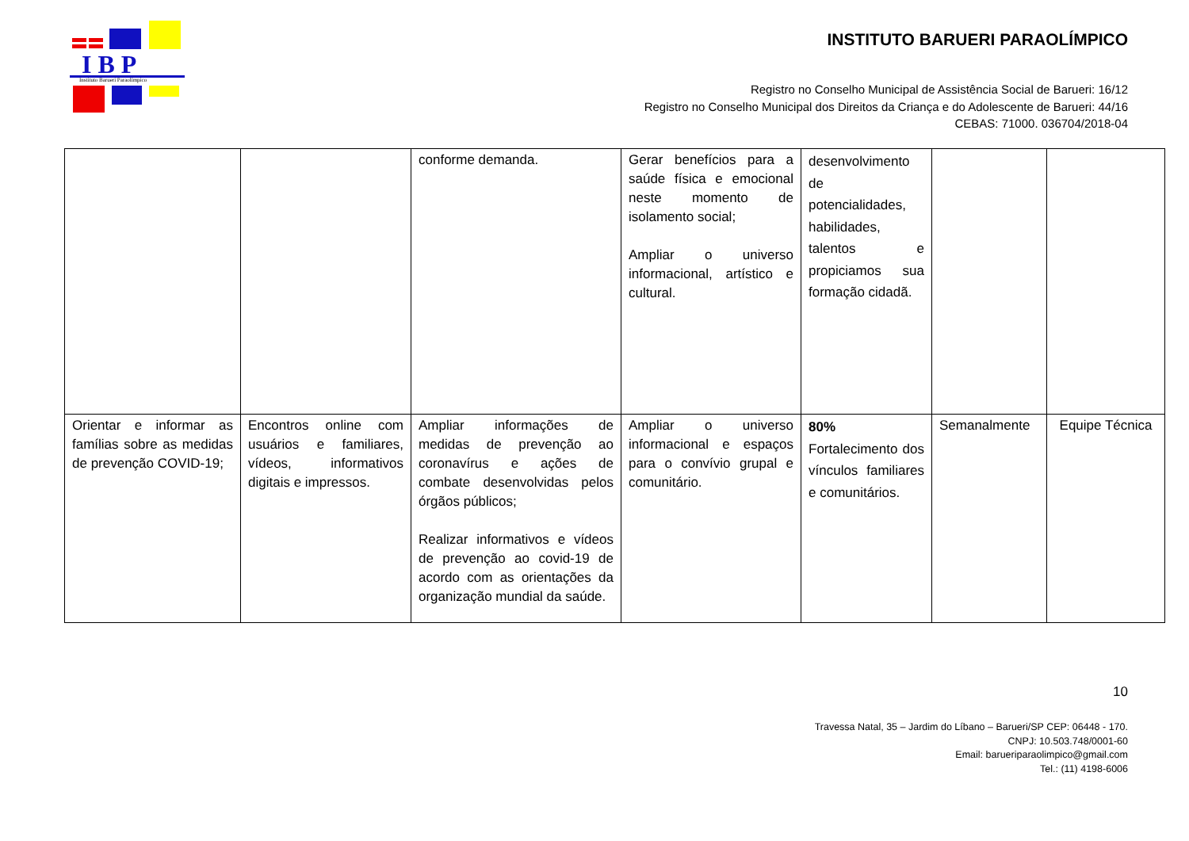I B P
Instituto Barueri Paraolímpico
INSTITUTO BARUERI PARAOLÍMPICO
Registro no Conselho Municipal de Assistência Social de Barueri: 16/12
Registro no Conselho Municipal dos Direitos da Criança e do Adolescente de Barueri: 44/16
CEBAS: 71000. 036704/2018-04
| | | conforme demanda. | Gerar benefícios para a saúde física e emocional neste momento de isolamento social; Ampliar o universo informacional, artístico e cultural. | desenvolvimento de potencialidades, habilidades, talentos e propiciamos sua formação cidadã. | | |
| Orientar e informar as famílias sobre as medidas de prevenção COVID-19; | Encontros online com usuários e familiares, vídeos, informativos digitais e impressos. | Ampliar informações de medidas de prevenção ao coronavírus e ações de combate desenvolvidas pelos órgãos públicos; Realizar informativos e vídeos de prevenção ao covid-19 de acordo com as orientações da organização mundial da saúde. | Ampliar o universo informacional e espaços para o convívio grupal e comunitário. | 80% Fortalecimento dos vínculos familiares e comunitários. | Semanalmente | Equipe Técnica |
10
Travessa Natal, 35 – Jardim do Líbano – Barueri/SP CEP: 06448 - 170.
CNPJ: 10.503.748/0001-60
Email: barueriparaolimpico@gmail.com
Tel.: (11) 4198-6006